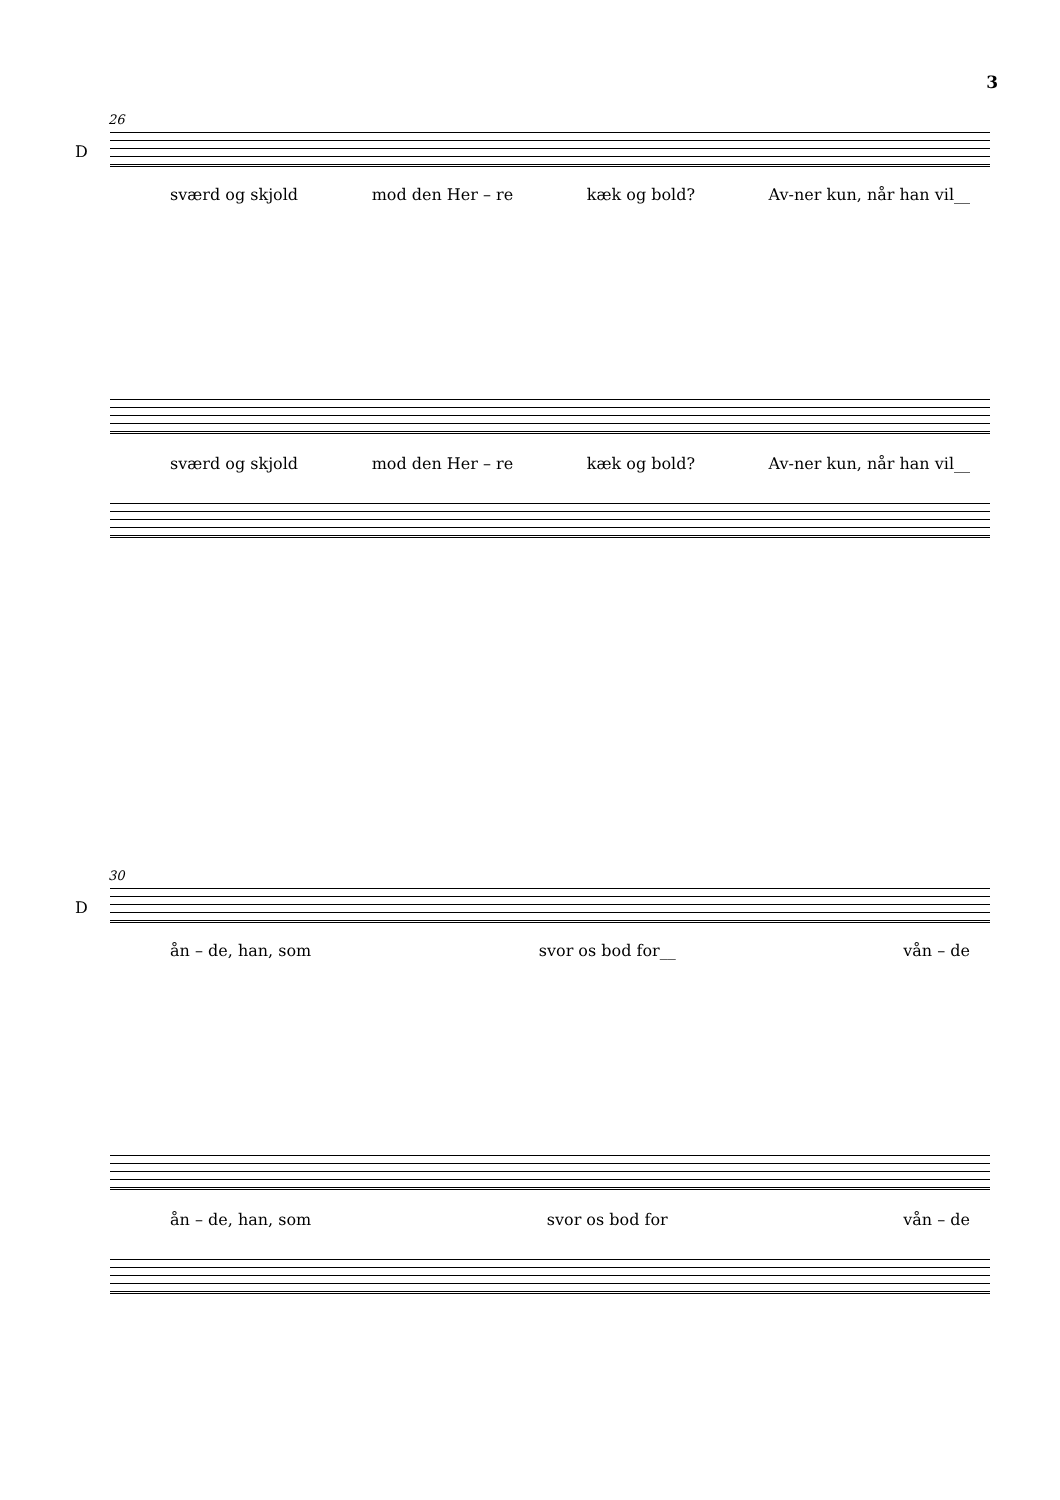3
26
D
sværd og skjold mod den Her – re kæk og bold? Av-ner kun, når han vil__
sværd og skjold mod den Her – re kæk og bold? Av-ner kun, når han vil__
30
D
ån – de, han, som svor os bod for__ vån – de
ån – de, han, som svor os bod for vån – de